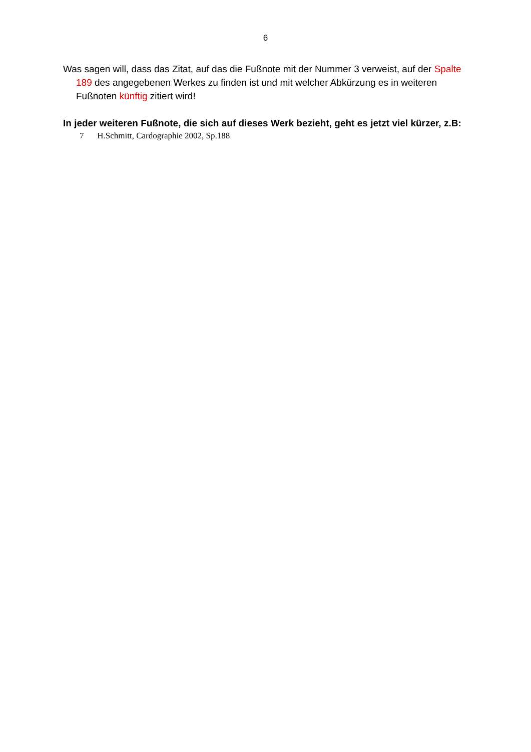6
Was sagen will, dass das Zitat, auf das die Fußnote mit der Nummer 3 verweist, auf der Spalte 189 des angegebenen Werkes zu finden ist und mit welcher Abkürzung es in weiteren Fußnoten künftig zitiert wird!
In jeder weiteren Fußnote, die sich auf dieses Werk bezieht, geht es jetzt viel kürzer, z.B:
7 H.Schmitt, Cardographie 2002, Sp.188